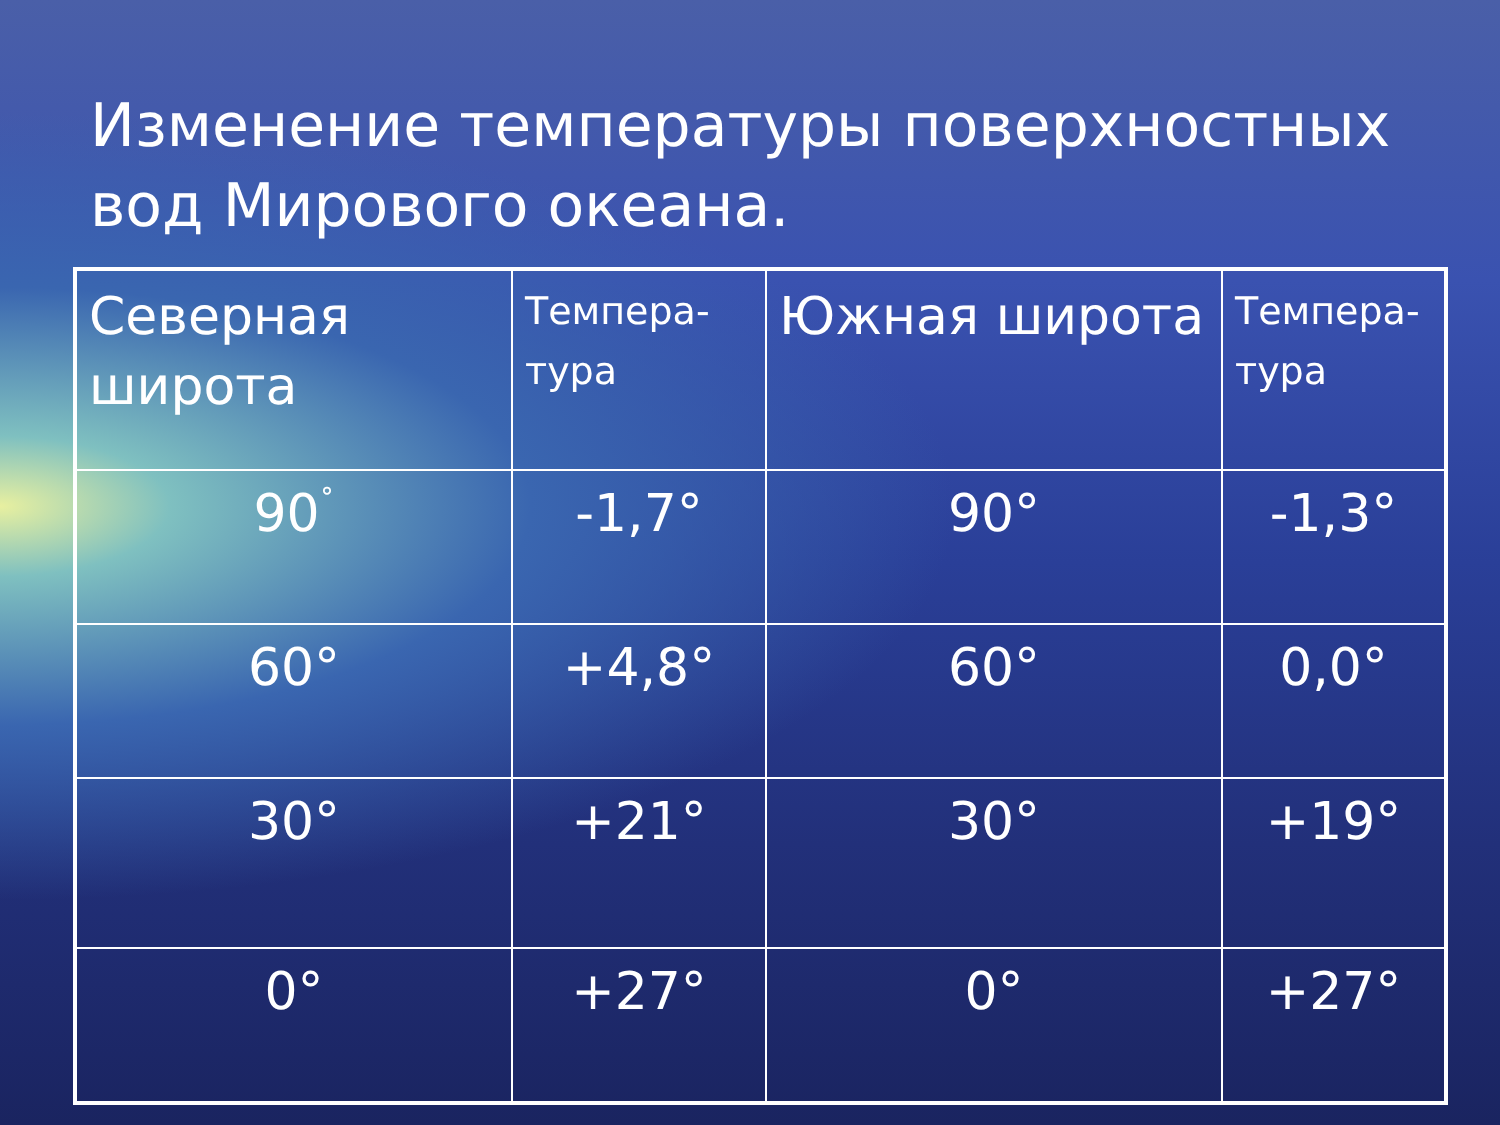Изменение температуры поверхностных вод Мирового океана.
| Северная широта | Темпера-тура | Южная широта | Темпера-тура |
| --- | --- | --- | --- |
| 90<sup>˚</sup> | -1,7° | 90° | -1,3° |
| 60° | +4,8° | 60° | 0,0° |
| 30° | +21° | 30° | +19° |
| 0° | +27° | 0° | +27° |